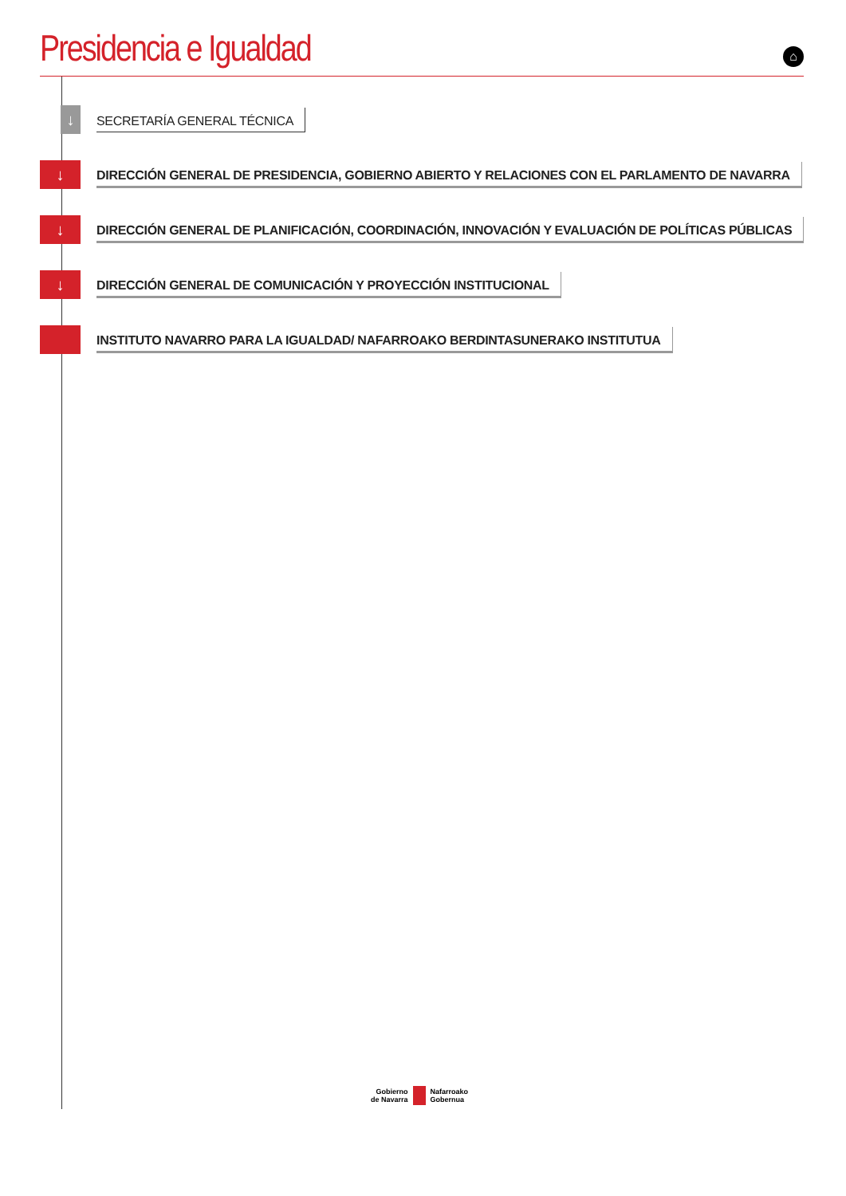Presidencia e Igualdad
⌂
↓
SECRETARÍA GENERAL TÉCNICA
↓
DIRECCIÓN GENERAL DE PRESIDENCIA, GOBIERNO ABIERTO Y RELACIONES CON EL PARLAMENTO DE NAVARRA
↓
DIRECCIÓN GENERAL DE PLANIFICACIÓN, COORDINACIÓN, INNOVACIÓN Y EVALUACIÓN DE POLÍTICAS PÚBLICAS
↓
DIRECCIÓN GENERAL DE COMUNICACIÓN Y PROYECCIÓN INSTITUCIONAL
INSTITUTO NAVARRO PARA LA IGUALDAD/ NAFARROAKO BERDINTASUNERAKO INSTITUTUA
Gobierno
de Navarra
Nafarroako
Gobernua